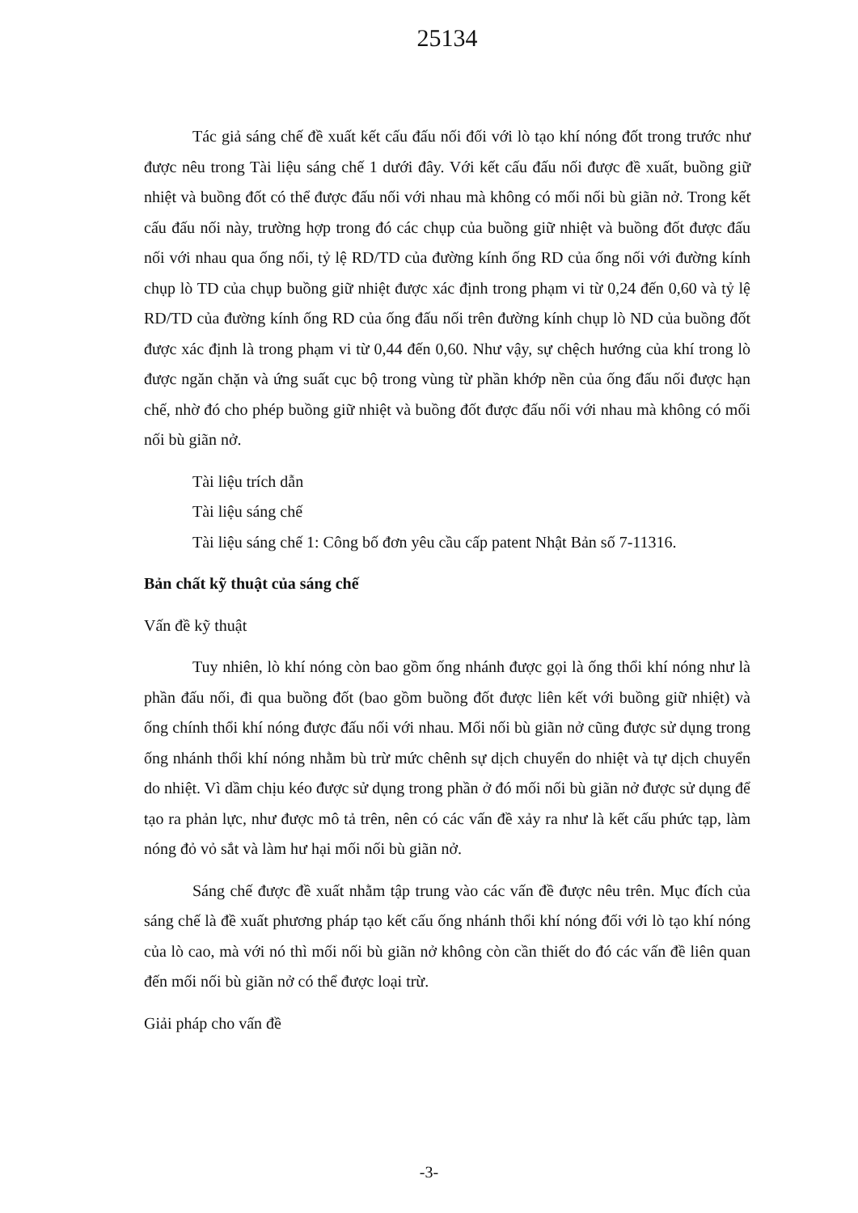25134
Tác giả sáng chế đề xuất kết cấu đấu nối đối với lò tạo khí nóng đốt trong trước như được nêu trong Tài liệu sáng chế 1 dưới đây. Với kết cấu đấu nối được đề xuất, buồng giữ nhiệt và buồng đốt có thể được đấu nối với nhau mà không có mối nối bù giãn nở. Trong kết cấu đấu nối này, trường hợp trong đó các chụp của buồng giữ nhiệt và buồng đốt được đấu nối với nhau qua ống nối, tỷ lệ RD/TD của đường kính ống RD của ống nối với đường kính chụp lò TD của chụp buồng giữ nhiệt được xác định trong phạm vi từ 0,24 đến 0,60 và tỷ lệ RD/TD của đường kính ống RD của ống đấu nối trên đường kính chụp lò ND của buồng đốt được xác định là trong phạm vi từ 0,44 đến 0,60. Như vậy, sự chệch hướng của khí trong lò được ngăn chặn và ứng suất cục bộ trong vùng từ phần khớp nền của ống đấu nối được hạn chế, nhờ đó cho phép buồng giữ nhiệt và buồng đốt được đấu nối với nhau mà không có mối nối bù giãn nở.
Tài liệu trích dẫn
Tài liệu sáng chế
Tài liệu sáng chế 1: Công bố đơn yêu cầu cấp patent Nhật Bản số 7-11316.
Bản chất kỹ thuật của sáng chế
Vấn đề kỹ thuật
Tuy nhiên, lò khí nóng còn bao gồm ống nhánh được gọi là ống thổi khí nóng như là phần đấu nối, đi qua buồng đốt (bao gồm buồng đốt được liên kết với buồng giữ nhiệt) và ống chính thổi khí nóng được đấu nối với nhau. Mối nối bù giãn nở cũng được sử dụng trong ống nhánh thổi khí nóng nhằm bù trừ mức chênh sự dịch chuyển do nhiệt và tự dịch chuyển do nhiệt. Vì dầm chịu kéo được sử dụng trong phần ở đó mối nối bù giãn nở được sử dụng để tạo ra phản lực, như được mô tả trên, nên có các vấn đề xảy ra như là kết cấu phức tạp, làm nóng đỏ vỏ sắt và làm hư hại mối nối bù giãn nở.
Sáng chế được đề xuất nhằm tập trung vào các vấn đề được nêu trên. Mục đích của sáng chế là đề xuất phương pháp tạo kết cấu ống nhánh thổi khí nóng đối với lò tạo khí nóng của lò cao, mà với nó thì mối nối bù giãn nở không còn cần thiết do đó các vấn đề liên quan đến mối nối bù giãn nở có thể được loại trừ.
Giải pháp cho vấn đề
-3-